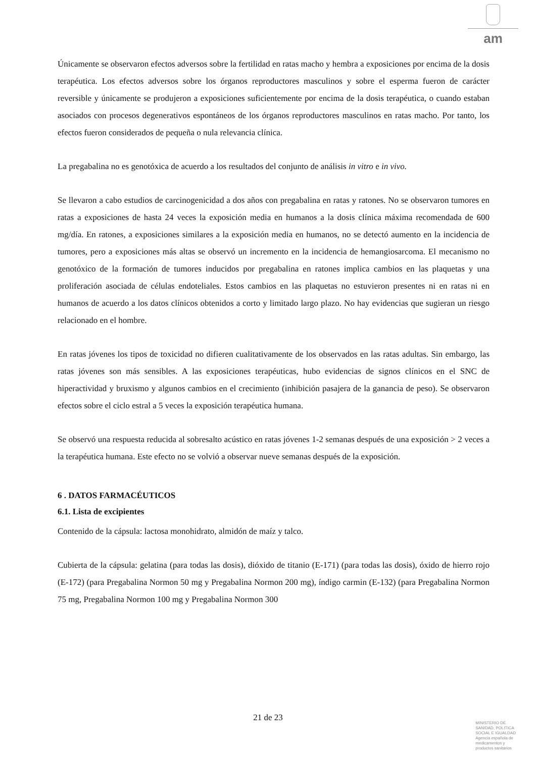am
Únicamente se observaron efectos adversos sobre la fertilidad en ratas macho y hembra a exposiciones por encima de la dosis terapéutica. Los efectos adversos sobre los órganos reproductores masculinos y sobre el esperma fueron de carácter reversible y únicamente se produjeron a exposiciones suficientemente por encima de la dosis terapéutica, o cuando estaban asociados con procesos degenerativos espontáneos de los órganos reproductores masculinos en ratas macho. Por tanto, los efectos fueron considerados de pequeña o nula relevancia clínica.
La pregabalina no es genotóxica de acuerdo a los resultados del conjunto de análisis in vitro e in vivo.
Se llevaron a cabo estudios de carcinogenicidad a dos años con pregabalina en ratas y ratones. No se observaron tumores en ratas a exposiciones de hasta 24 veces la exposición media en humanos a la dosis clínica máxima recomendada de 600 mg/día. En ratones, a exposiciones similares a la exposición media en humanos, no se detectó aumento en la incidencia de tumores, pero a exposiciones más altas se observó un incremento en la incidencia de hemangiosarcoma. El mecanismo no genotóxico de la formación de tumores inducidos por pregabalina en ratones implica cambios en las plaquetas y una proliferación asociada de células endoteliales. Estos cambios en las plaquetas no estuvieron presentes ni en ratas ni en humanos de acuerdo a los datos clínicos obtenidos a corto y limitado largo plazo. No hay evidencias que sugieran un riesgo relacionado en el hombre.
En ratas jóvenes los tipos de toxicidad no difieren cualitativamente de los observados en las ratas adultas. Sin embargo, las ratas jóvenes son más sensibles. A las exposiciones terapéuticas, hubo evidencias de signos clínicos en el SNC de hiperactividad y bruxismo y algunos cambios en el crecimiento (inhibición pasajera de la ganancia de peso). Se observaron efectos sobre el ciclo estral a 5 veces la exposición terapéutica humana.
Se observó una respuesta reducida al sobresalto acústico en ratas jóvenes 1-2 semanas después de una exposición > 2 veces a la terapéutica humana. Este efecto no se volvió a observar nueve semanas después de la exposición.
6 . DATOS FARMACÉUTICOS
6.1. Lista de excipientes
Contenido de la cápsula: lactosa monohidrato, almidón de maíz y talco.
Cubierta de la cápsula: gelatina (para todas las dosis), dióxido de titanio (E-171) (para todas las dosis), óxido de hierro rojo (E-172) (para Pregabalina Normon 50 mg y Pregabalina Normon 200 mg), índigo carmin (E-132) (para Pregabalina Normon 75 mg, Pregabalina Normon 100 mg y Pregabalina Normon 300
21 de 23
MINISTERIO DE
SANIDAD, POLITICA
SOCIAL E IGUALDAD
Agencia española de
medicamentos y
productos sanitarios